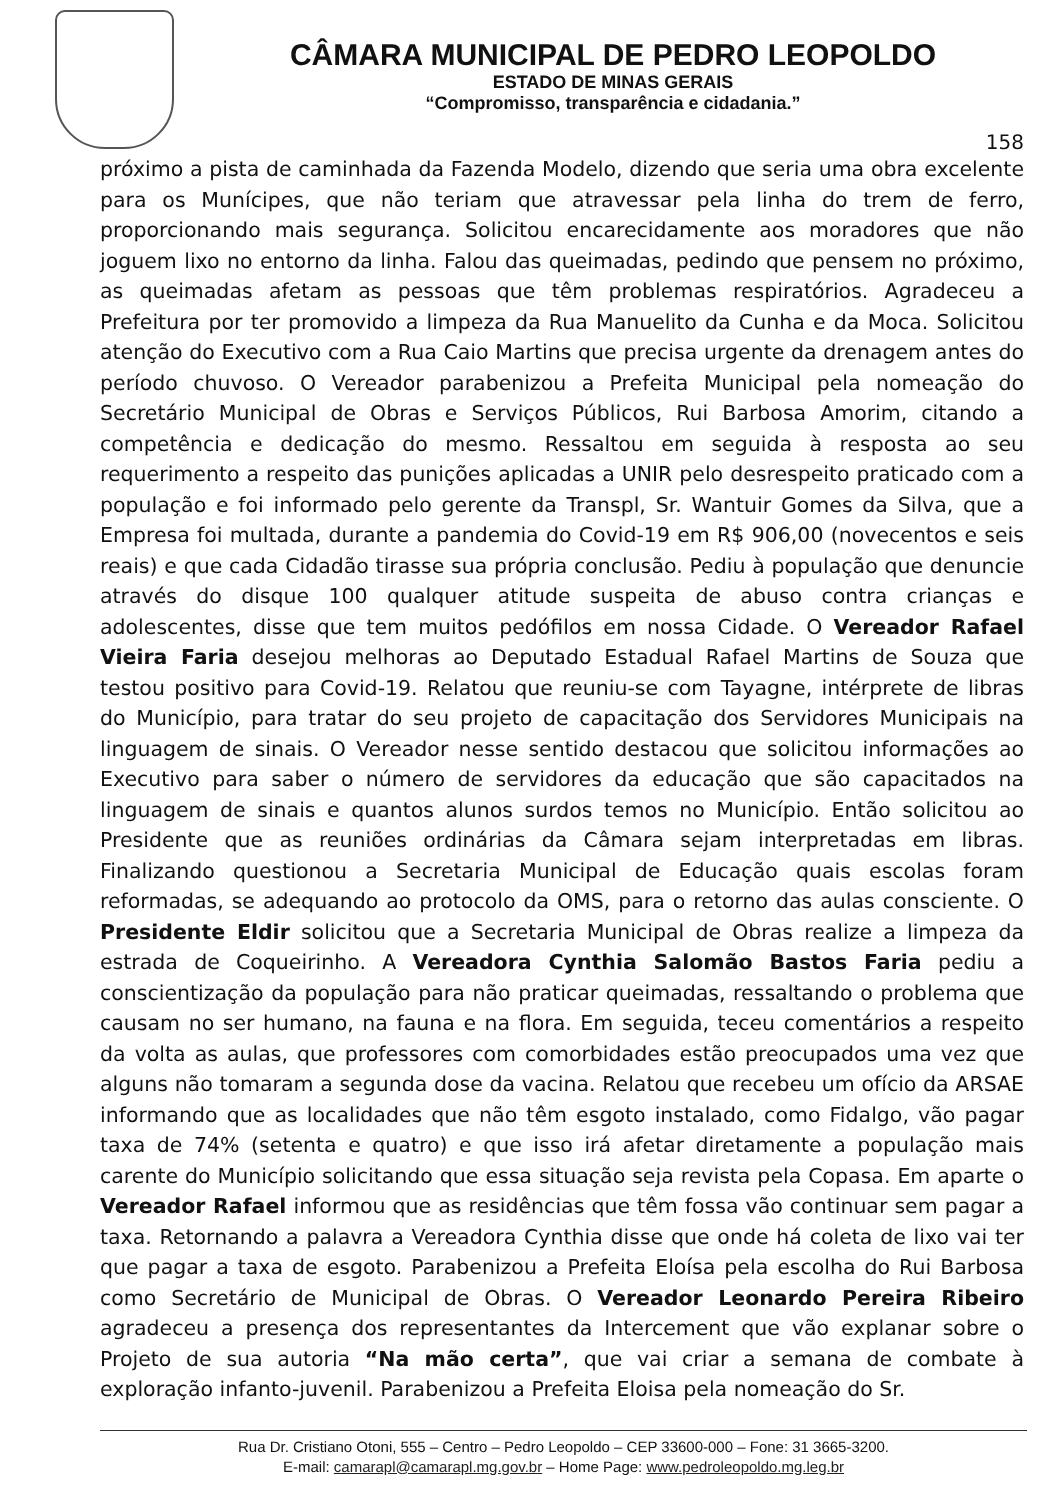CÂMARA MUNICIPAL DE PEDRO LEOPOLDO
ESTADO DE MINAS GERAIS
“Compromisso, transparência e cidadania.”
158
próximo a pista de caminhada da Fazenda Modelo, dizendo que seria uma obra excelente para os Munícipes, que não teriam que atravessar pela linha do trem de ferro, proporcionando mais segurança. Solicitou encarecidamente aos moradores que não joguem lixo no entorno da linha. Falou das queimadas, pedindo que pensem no próximo, as queimadas afetam as pessoas que têm problemas respiratórios. Agradeceu a Prefeitura por ter promovido a limpeza da Rua Manuelito da Cunha e da Moca. Solicitou atenção do Executivo com a Rua Caio Martins que precisa urgente da drenagem antes do período chuvoso. O Vereador parabenizou a Prefeita Municipal pela nomeação do Secretário Municipal de Obras e Serviços Públicos, Rui Barbosa Amorim, citando a competência e dedicação do mesmo. Ressaltou em seguida à resposta ao seu requerimento a respeito das punições aplicadas a UNIR pelo desrespeito praticado com a população e foi informado pelo gerente da Transpl, Sr. Wantuir Gomes da Silva, que a Empresa foi multada, durante a pandemia do Covid-19 em R$ 906,00 (novecentos e seis reais) e que cada Cidadão tirasse sua própria conclusão. Pediu à população que denuncie através do disque 100 qualquer atitude suspeita de abuso contra crianças e adolescentes, disse que tem muitos pedófilos em nossa Cidade. O Vereador Rafael Vieira Faria desejou melhoras ao Deputado Estadual Rafael Martins de Souza que testou positivo para Covid-19. Relatou que reuniu-se com Tayagne, intérprete de libras do Município, para tratar do seu projeto de capacitação dos Servidores Municipais na linguagem de sinais. O Vereador nesse sentido destacou que solicitou informações ao Executivo para saber o número de servidores da educação que são capacitados na linguagem de sinais e quantos alunos surdos temos no Município. Então solicitou ao Presidente que as reuniões ordinárias da Câmara sejam interpretadas em libras. Finalizando questionou a Secretaria Municipal de Educação quais escolas foram reformadas, se adequando ao protocolo da OMS, para o retorno das aulas consciente. O Presidente Eldir solicitou que a Secretaria Municipal de Obras realize a limpeza da estrada de Coqueirinho. A Vereadora Cynthia Salomão Bastos Faria pediu a conscientização da população para não praticar queimadas, ressaltando o problema que causam no ser humano, na fauna e na flora. Em seguida, teceu comentários a respeito da volta as aulas, que professores com comorbidades estão preocupados uma vez que alguns não tomaram a segunda dose da vacina. Relatou que recebeu um ofício da ARSAE informando que as localidades que não têm esgoto instalado, como Fidalgo, vão pagar taxa de 74% (setenta e quatro) e que isso irá afetar diretamente a população mais carente do Município solicitando que essa situação seja revista pela Copasa. Em aparte o Vereador Rafael informou que as residências que têm fossa vão continuar sem pagar a taxa. Retornando a palavra a Vereadora Cynthia disse que onde há coleta de lixo vai ter que pagar a taxa de esgoto. Parabenizou a Prefeita Eloísa pela escolha do Rui Barbosa como Secretário de Municipal de Obras. O Vereador Leonardo Pereira Ribeiro agradeceu a presença dos representantes da Intercement que vão explanar sobre o Projeto de sua autoria “Na mão certa”, que vai criar a semana de combate à exploração infanto-juvenil. Parabenizou a Prefeita Eloisa pela nomeação do Sr.
Rua Dr. Cristiano Otoni, 555 – Centro – Pedro Leopoldo – CEP 33600-000 – Fone: 31 3665-3200.
E-mail: camarapl@camarapl.mg.gov.br – Home Page: www.pedroleopoldo.mg.leg.br